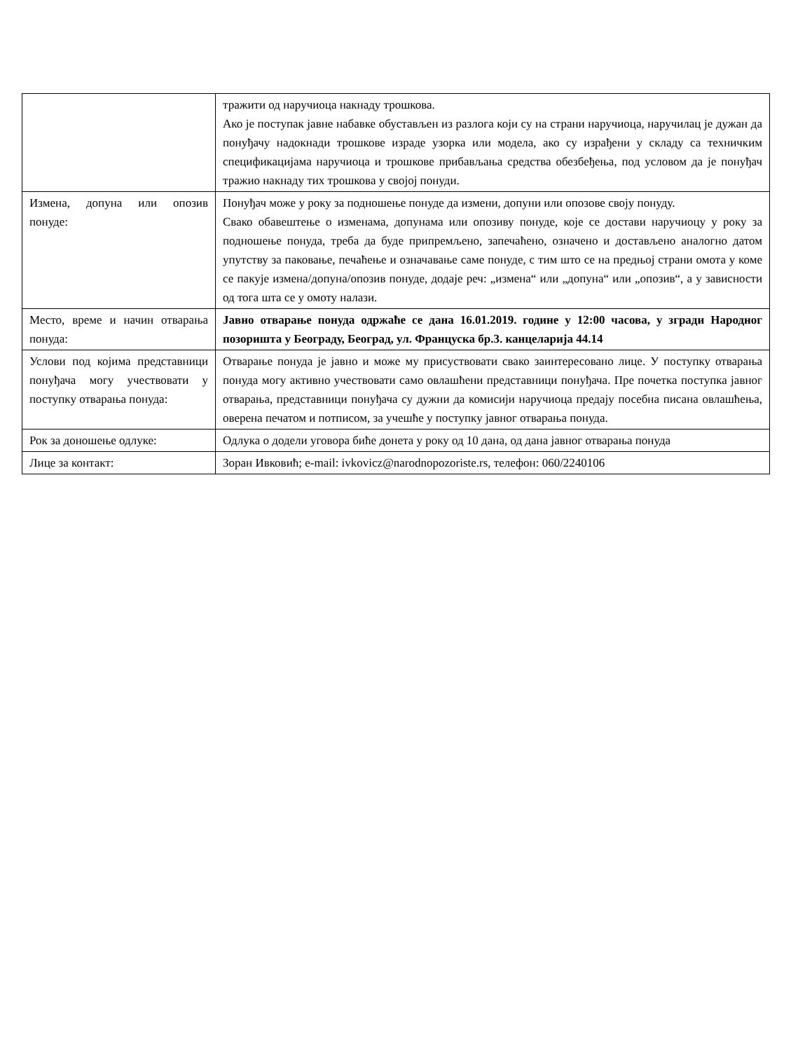| | тражити од наручиоца накнаду трошкова. Ако је поступак јавне набавке обустављен из разлога који су на страни наручиоца, наручилац је дужан да понуђачу надокнади трошкове израде узорка или модела, ако су израђени у складу са техничким спецификацијама наручиоца и трошкове прибављања средства обезбеђења, под условом да је понуђач тражио накнаду тих трошкова у својој понуди. |
| Измена, допуна или опозив понуде: | Понуђач може у року за подношење понуде да измени, допуни или опозове своју понуду. Свако обавештење о изменама, допунама или опозиву понуде, које се достави наручиоцу у року за подношење понуда, треба да буде припремљено, запечаћено, означено и достављено аналогно датом упутству за паковање, печаћење и означавање саме понуде, с тим што се на предњој страни омота у коме се пакује измена/допуна/опозив понуде, додаје реч: „измена“ или „допуна“ или „опозив“, а у зависности од тога шта се у омоту налази. |
| Место, време и начин отварања понуда: | Јавно отварање понуда одржаће се дана 16.01.2019. године у 12:00 часова, у згради Народног позоришта у Београду, Београд, ул. Француска бр.3. канцеларија 44.14 |
| Услови под којима представници понуђача могу учествовати у поступку отварања понуда: | Отварање понуда је јавно и може му присуствовати свако заинтересовано лице. У поступку отварања понуда могу активно учествовати само овлашћени представници понуђача. Пре почетка поступка јавног отварања, представници понуђача су дужни да комисији наручиоца предају посебна писана овлашћења, оверена печатом и потписом, за учешће у поступку јавног отварања понуда. |
| Рок за доношење одлуке: | Одлука о додели уговора биће донета у року од 10 дана, од дана јавног отварања понуда |
| Лице за контакт: | Зоран Ивковић; e-mail: ivkovicz@narodnopozoriste.rs, телефон: 060/2240106 |